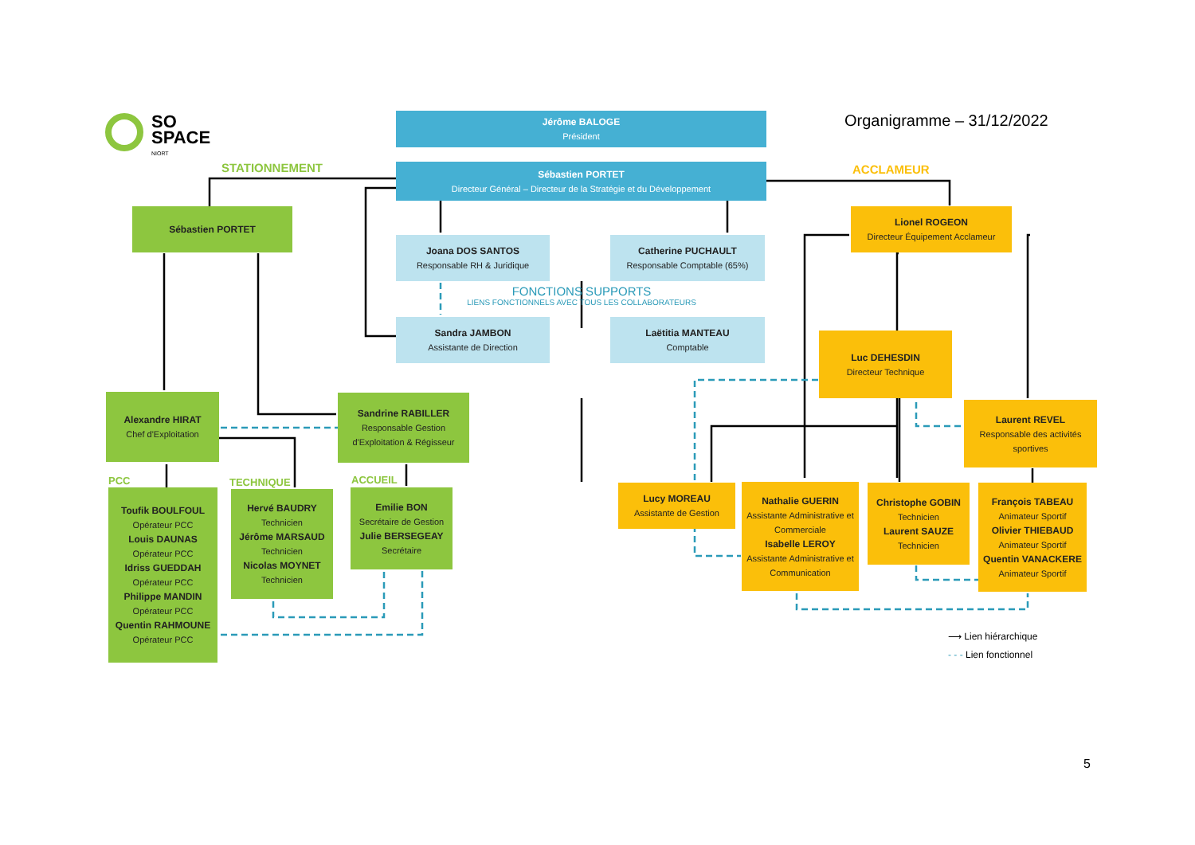SO
SPACE
NIORT
Organigramme – 31/12/2022
STATIONNEMENT ACCLAMEUR
Jérôme BALOGE
Président
Sébastien PORTET
Directeur Général – Directeur de la Stratégie et du Développement
Joana DOS SANTOS
Responsable RH & Juridique
Catherine PUCHAULT
Responsable Comptable (65%)
FONCTIONS SUPPORTS
LIENS FONCTIONNELS AVEC TOUS LES COLLABORATEURS
Sandra JAMBON
Assistante de Direction
Laëtitia MANTEAU
Comptable
Sébastien PORTET
Alexandre HIRAT
Chef d'Exploitation
Sandrine RABILLER
Responsable Gestion d'Exploitation & Régisseur
PCC TECHNIQUE ACCUEIL
Toufik BOULFOUL
Opérateur PCC
Louis DAUNAS
Opérateur PCC
Idriss GUEDDAH
Opérateur PCC
Philippe MANDIN
Opérateur PCC
Quentin RAHMOUNE
Opérateur PCC
Hervé BAUDRY
Technicien
Jérôme MARSAUD
Technicien
Nicolas MOYNET
Technicien
Emilie BON
Secrétaire de Gestion
Julie BERSEGEAY
Secrétaire
Lionel ROGEON
Directeur Équipement Acclameur
Luc DEHESDIN
Directeur Technique
Laurent REVEL
Responsable des activités sportives
Lucy MOREAU
Assistante de Gestion
Nathalie GUERIN
Assistante Administrative et Commerciale
Isabelle LEROY
Assistante Administrative et Communication
Christophe GOBIN
Technicien
Laurent SAUZE
Technicien
François TABEAU
Animateur Sportif
Olivier THIEBAUD
Animateur Sportif
Quentin VANACKERE
Animateur Sportif
⟶ Lien hiérarchique
- - - Lien fonctionnel
5